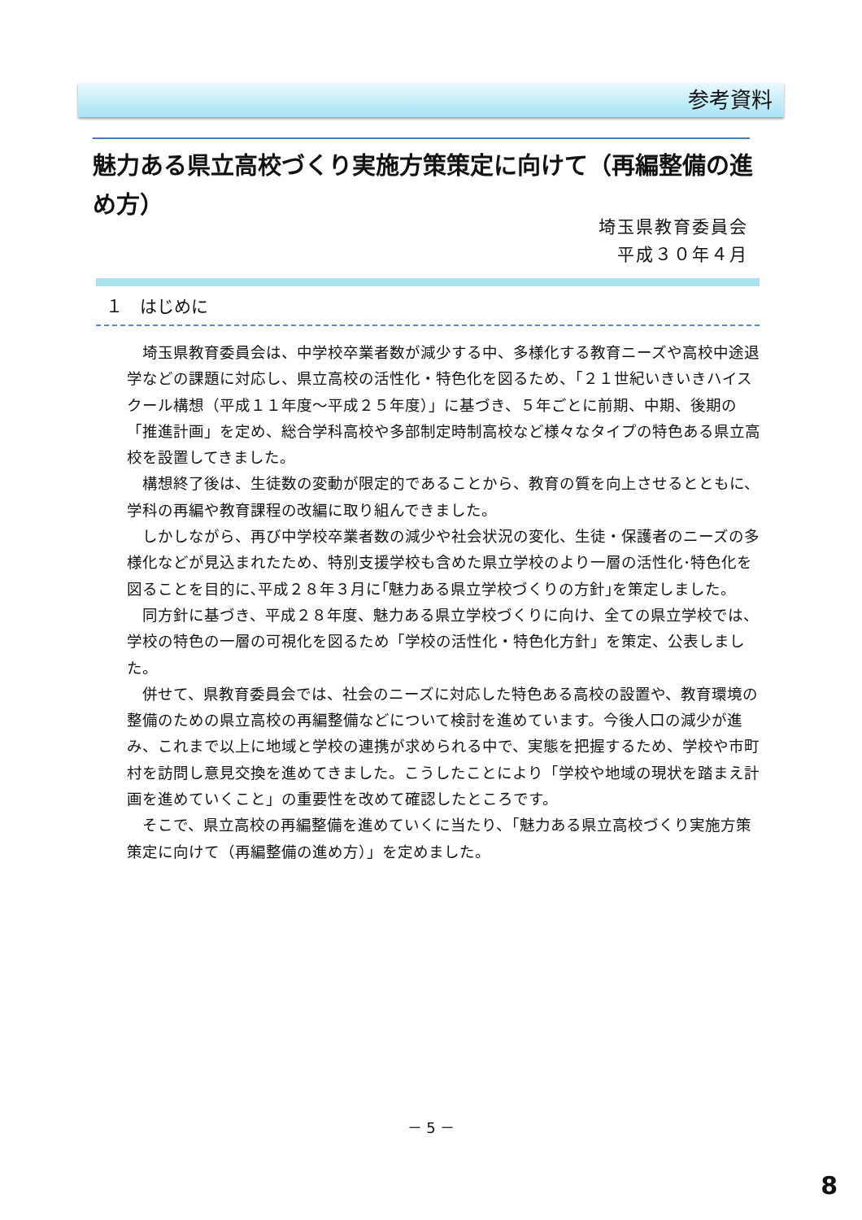参考資料
魅力ある県立高校づくり実施方策策定に向けて（再編整備の進め方）
埼玉県教育委員会
平成３０年４月
１　はじめに
埼玉県教育委員会は、中学校卒業者数が減少する中、多様化する教育ニーズや高校中途退学などの課題に対応し、県立高校の活性化・特色化を図るため、「２１世紀いきいきハイスクール構想（平成１１年度～平成２５年度）」に基づき、５年ごとに前期、中期、後期の「推進計画」を定め、総合学科高校や多部制定時制高校など様々なタイプの特色ある県立高校を設置してきました。
構想終了後は、生徒数の変動が限定的であることから、教育の質を向上させるとともに、学科の再編や教育課程の改編に取り組んできました。
しかしながら、再び中学校卒業者数の減少や社会状況の変化、生徒・保護者のニーズの多様化などが見込まれたため、特別支援学校も含めた県立学校のより一層の活性化･特色化を図ることを目的に､平成２８年３月に｢魅力ある県立学校づくりの方針｣を策定しました。
同方針に基づき、平成２８年度、魅力ある県立学校づくりに向け、全ての県立学校では、学校の特色の一層の可視化を図るため「学校の活性化・特色化方針」を策定、公表しました。
併せて、県教育委員会では、社会のニーズに対応した特色ある高校の設置や、教育環境の整備のための県立高校の再編整備などについて検討を進めています。今後人口の減少が進み、これまで以上に地域と学校の連携が求められる中で、実態を把握するため、学校や市町村を訪問し意見交換を進めてきました。こうしたことにより「学校や地域の現状を踏まえ計画を進めていくこと」の重要性を改めて確認したところです。
そこで、県立高校の再編整備を進めていくに当たり、「魅力ある県立高校づくり実施方策策定に向けて（再編整備の進め方）」を定めました。
－ 5 －
8